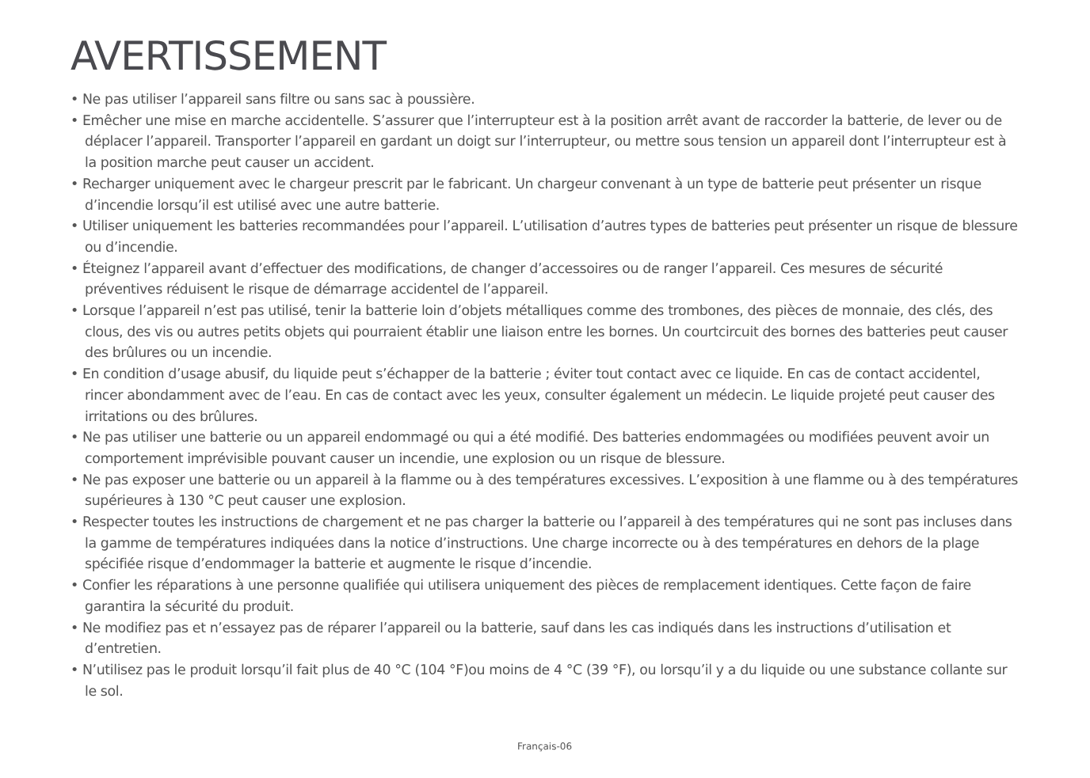AVERTISSEMENT
• Ne pas utiliser l’appareil sans filtre ou sans sac à poussière.
• Emêcher une mise en marche accidentelle. S’assurer que l’interrupteur est à la position arrêt avant de raccorder la batterie, de lever ou de déplacer l’appareil. Transporter l’appareil en gardant un doigt sur l’interrupteur, ou mettre sous tension un appareil dont l’interrupteur est à la position marche peut causer un accident.
• Recharger uniquement avec le chargeur prescrit par le fabricant. Un chargeur convenant à un type de batterie peut présenter un risque d’incendie lorsqu’il est utilisé avec une autre batterie.
• Utiliser uniquement les batteries recommandées pour l’appareil. L’utilisation d’autres types de batteries peut présenter un risque de blessure ou d’incendie.
• Éteignez l’appareil avant d’effectuer des modifications, de changer d’accessoires ou de ranger l’appareil. Ces mesures de sécurité préventives réduisent le risque de démarrage accidentel de l’appareil.
• Lorsque l’appareil n’est pas utilisé, tenir la batterie loin d’objets métalliques comme des trombones, des pièces de monnaie, des clés, des clous, des vis ou autres petits objets qui pourraient établir une liaison entre les bornes. Un courtcircuit des bornes des batteries peut causer des brûlures ou un incendie.
• En condition d’usage abusif, du liquide peut s’échapper de la batterie ; éviter tout contact avec ce liquide. En cas de contact accidentel, rincer abondamment avec de l’eau. En cas de contact avec les yeux, consulter également un médecin. Le liquide projeté peut causer des irritations ou des brûlures.
• Ne pas utiliser une batterie ou un appareil endommagé ou qui a été modifié. Des batteries endommagées ou modifiées peuvent avoir un comportement imprévisible pouvant causer un incendie, une explosion ou un risque de blessure.
• Ne pas exposer une batterie ou un appareil à la flamme ou à des températures excessives. L’exposition à une flamme ou à des températures supérieures à 130 °C peut causer une explosion.
• Respecter toutes les instructions de chargement et ne pas charger la batterie ou l’appareil à des températures qui ne sont pas incluses dans la gamme de températures indiquées dans la notice d’instructions. Une charge incorrecte ou à des températures en dehors de la plage spécifiée risque d’endommager la batterie et augmente le risque d’incendie.
• Confier les réparations à une personne qualifiée qui utilisera uniquement des pièces de remplacement identiques. Cette façon de faire garantira la sécurité du produit.
• Ne modifiez pas et n’essayez pas de réparer l’appareil ou la batterie, sauf dans les cas indiqués dans les instructions d’utilisation et d’entretien.
• N’utilisez pas le produit lorsqu’il fait plus de 40 °C (104 °F)ou moins de 4 °C (39 °F), ou lorsqu’il y a du liquide ou une substance collante sur le sol.
Français-06